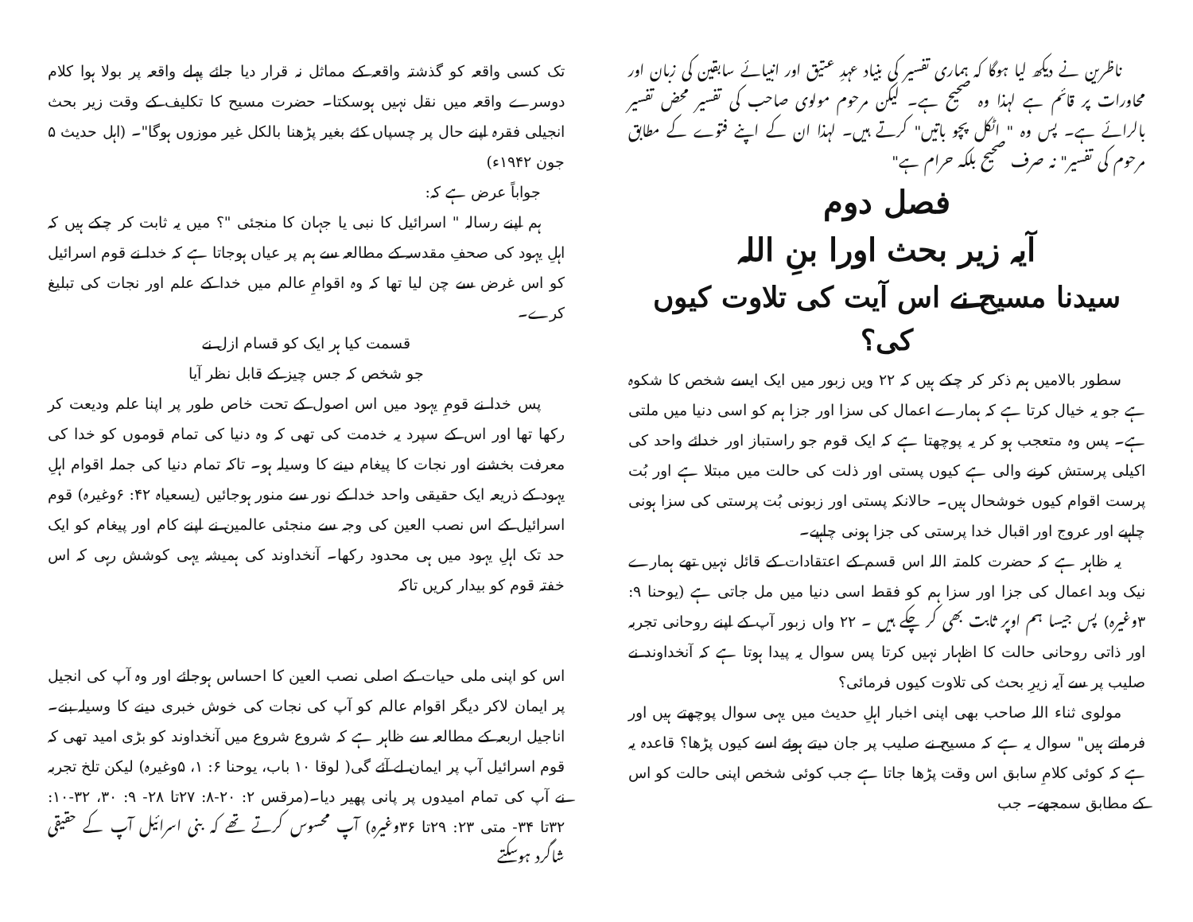ناظرین نے دیکھ لیا ہوگا کہ ہماری تفسیر کی بنیاد عہدِ عتیق اور انبیائے سابقین کی زبان اور محاورات پر قائم ہے لہذا وہ صحیح ہے۔ لیکن مرحوم مولوی صاحب کی تفسیر محض تفسیر بالرائے ہے۔ پس وہ " اٹکل پچو باتیں" کرتے ہیں۔ لہذا ان کے اپنے فتوے کے مطابق مرحوم کی تفسیر" نہ صرف صحیح بلکہ حرام ہے"
فصل دوم
آیہ زیر بحث اورا بنِ اللہ
سیدنا مسیح نے اس آیت کی تلاوت کیوں کی؟
سطور بالامیں ہم ذکر کر چکے ہیں کہ ۲۲ ویں زبور میں ایک ایسے شخص کا شکوہ ہے جو یہ خیال کرتا ہے کہ ہمارے اعمال کی سزا اور جزا ہم کو اسی دنیا میں ملتی ہے۔ پس وہ متعجب ہو کر یہ پوچھتا ہے کہ ایک قوم جو راستباز اور خدائے واحد کی اکیلی پرستش کرنے والی ہے کیوں پستی اور ذلت کی حالت میں مبتلا ہے اور بُت پرست اقوام کیوں خوشحال ہیں۔ حالانکہ پستی اور زبونی بُت پرستی کی سزا ہونی چاہیے اور عروج اور اقبال خدا پرستی کی جزا ہونی چاہیے۔
یہ ظاہر ہے کہ حضرت کلمتہ اللہ اس قسم کے اعتقادات کے قائل نہیں تھے ہمارے نیک وبد اعمال کی جزا اور سزا ہم کو فقط اسی دنیا میں مل جاتی ہے (یوحنا ۹: ۳وغیرہ) پس جیسا ہم اوپر ثابت بھی کر چکے ہیں ۔ ۲۲ واں زبور آپ کے اپنے روحانی تجربہ اور ذاتی روحانی حالت کا اظہار نہیں کرتا پس سوال یہ پیدا ہوتا ہے کہ آنخداوند نے صلیب پر سے آیہ زیرِ بحث کی تلاوت کیوں فرمائی؟
مولوی ثناء اللہ صاحب بھی اپنی اخبار اہلِ حدیث میں یہی سوال پوچھتے ہیں اور فرماتے ہیں" سوال یہ ہے کہ مسیح نے صلیب پر جان دیتے ہوئے اسے کیوں پڑھا؟ قاعدہ یہ ہے کہ کوئی کلامِ سابق اس وقت پڑھا جاتا ہے جب کوئی شخص اپنی حالت کو اس کے مطابق سمجھے۔ جب
تک کسی واقعہ کو گذشتہ واقعہ کے مماثل نہ قرار دیا جائے پہلے واقعہ پر بولا ہوا کلام دوسرے واقعہ میں نقل نہیں ہوسکتا۔ حضرت مسیح کا تکلیف کے وقت زیر بحث انجیلی فقرہ اپنے حال پر چسپاں کئے بغیر پڑھنا بالکل غیر موزوں ہوگا"۔ (اہل حدیث ۵ جون ۱۹۴۲ء)
جواباً عرض ہے کہ:
ہم اپنے رسالہ " اسرائیل کا نبی یا جہان کا منجئی "؟ میں یہ ثابت کر چکے ہیں کہ اہلِ یہود کی صحفِ مقدسہ کے مطالعہ سے ہم پر عیاں ہوجاتا ہے کہ خدا نے قوم اسرائیل کو اس غرض سے چن لیا تھا کہ وہ اقوامِ عالم میں خدا کے علم اور نجات کی تبلیغ کرے۔
قسمت کیا ہر ایک کو قسام ازل نے
جو شخص کہ جس چیز کے قابل نظر آیا
پس خدا نے قومِ یہود میں اس اصول کے تحت خاص طور پر اپنا علم ودیعت کر رکھا تھا اور اس کے سپرد یہ خدمت کی تھی کہ وہ دنیا کی تمام قوموں کو خدا کی معرفت بخشنے اور نجات کا پیغام دینے کا وسیلہ ہو۔ تاکہ تمام دنیا کی جملہ اقوام اہلِ یہود کے ذریعہ ایک حقیقی واحد خدا کے نور سے منور ہوجائیں (یسعیاہ ۴۲: ۶وغیرہ) قوم اسرائیل کے اس نصب العین کی وجہ سے منجئی عالمین نے اپنے کام اور پیغام کو ایک حد تک اہلِ یہود میں ہی محدود رکھا۔ آنخداوند کی ہمیشہ یہی کوشش رہی کہ اس خفتہ قوم کو بیدار کریں تاکہ
اس کو اپنی ملی حیات کے اصلی نصب العین کا احساس ہوجائے اور وہ آپ کی انجیل پر ایمان لاکر دیگر اقوام عالم کو آپ کی نجات کی خوش خبری دینے کا وسیلہ بنے۔ اناجیل اربعہ کے مطالعہ سے ظاہر ہے کہ شروع شروع میں آنخداوند کو بڑی امید تھی کہ قوم اسرائیل آپ پر ایمان لے آئے گی( لوقا ۱۰ باب، یوحنا ۶: ۱، ۵وغیرہ) لیکن تلخ تجربہ نے آپ کی تمام امیدوں پر پانی پھیر دیا۔(مرقس ۲: ۲۰-۸: ۲۷تا ۲۸- ۹: ۳۰، ۳۲-۱۰: ۳۲تا ۳۴- متی ۲۳: ۲۹تا ۳۶وغیرہ) آپ محسوس کرتے تھے کہ بنی اسرائیل آپ کے حقیقی شاگرد ہوسکتے